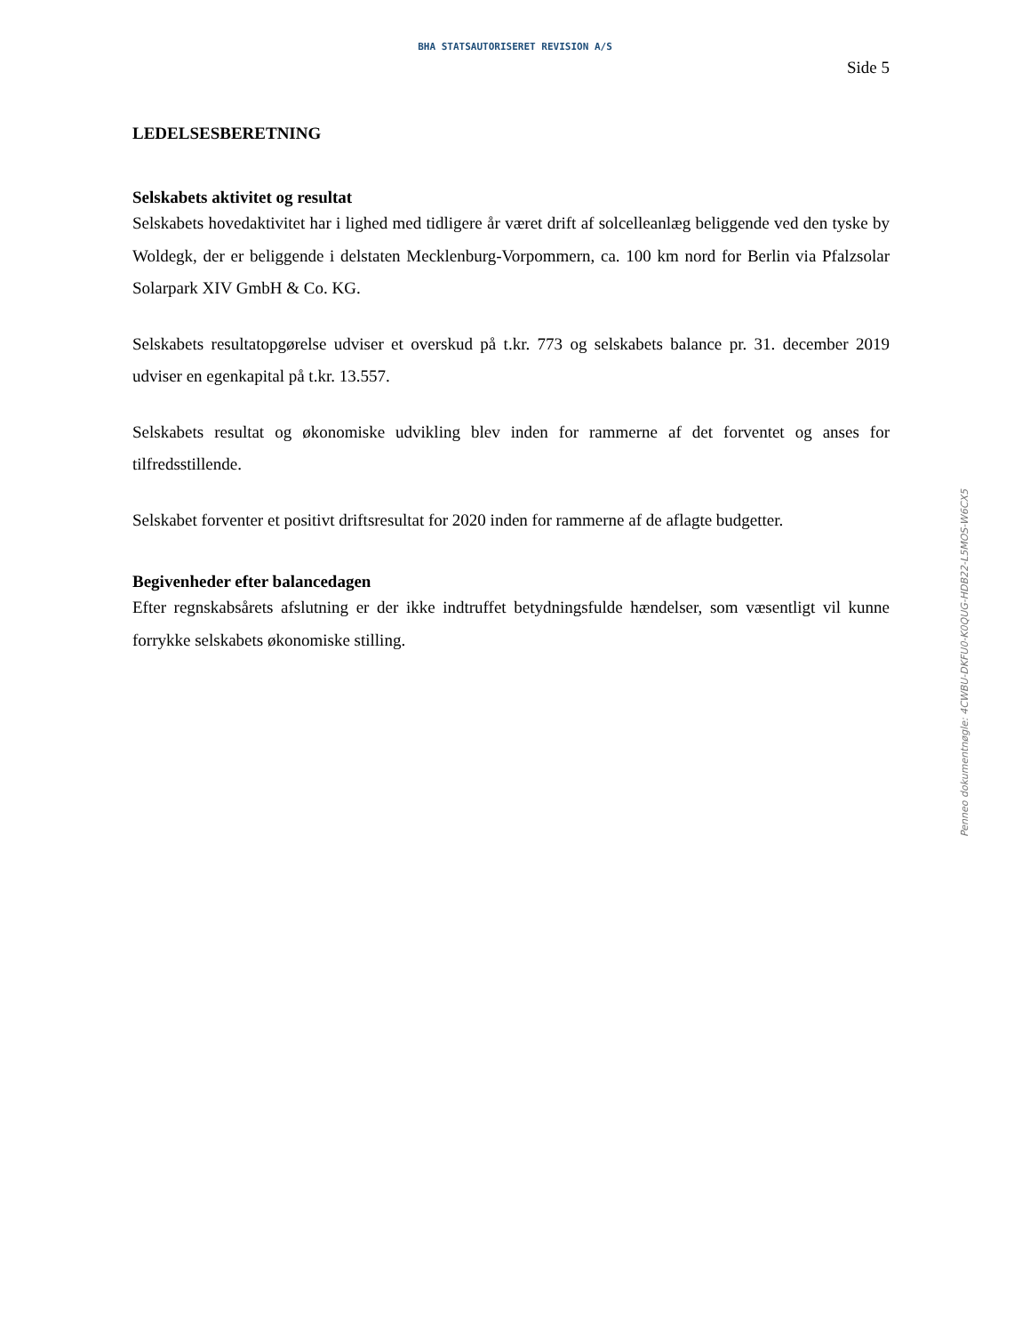BHA STATSAUTORISERET REVISION A/S
Side 5
LEDELSESBERETNING
Selskabets aktivitet og resultat
Selskabets hovedaktivitet har i lighed med tidligere år været drift af solcelleanlæg beliggende ved den tyske by Woldegk, der er beliggende i delstaten Mecklenburg-Vorpommern, ca. 100 km nord for Berlin via Pfalzsolar Solarpark XIV GmbH & Co. KG.
Selskabets resultatopgørelse udviser et overskud på t.kr. 773 og selskabets balance pr. 31. december 2019 udviser en egenkapital på t.kr. 13.557.
Selskabets resultat og økonomiske udvikling blev inden for rammerne af det forventet og anses for tilfredsstillende.
Selskabet forventer et positivt driftsresultat for 2020 inden for rammerne af de aflagte budgetter.
Begivenheder efter balancedagen
Efter regnskabsårets afslutning er der ikke indtruffet betydningsfulde hændelser, som væsentligt vil kunne forrykke selskabets økonomiske stilling.
Penneo dokumentnøgle: 4CWBU-DKFU0-K0QUG-HDB22-L5MOS-W6CX5